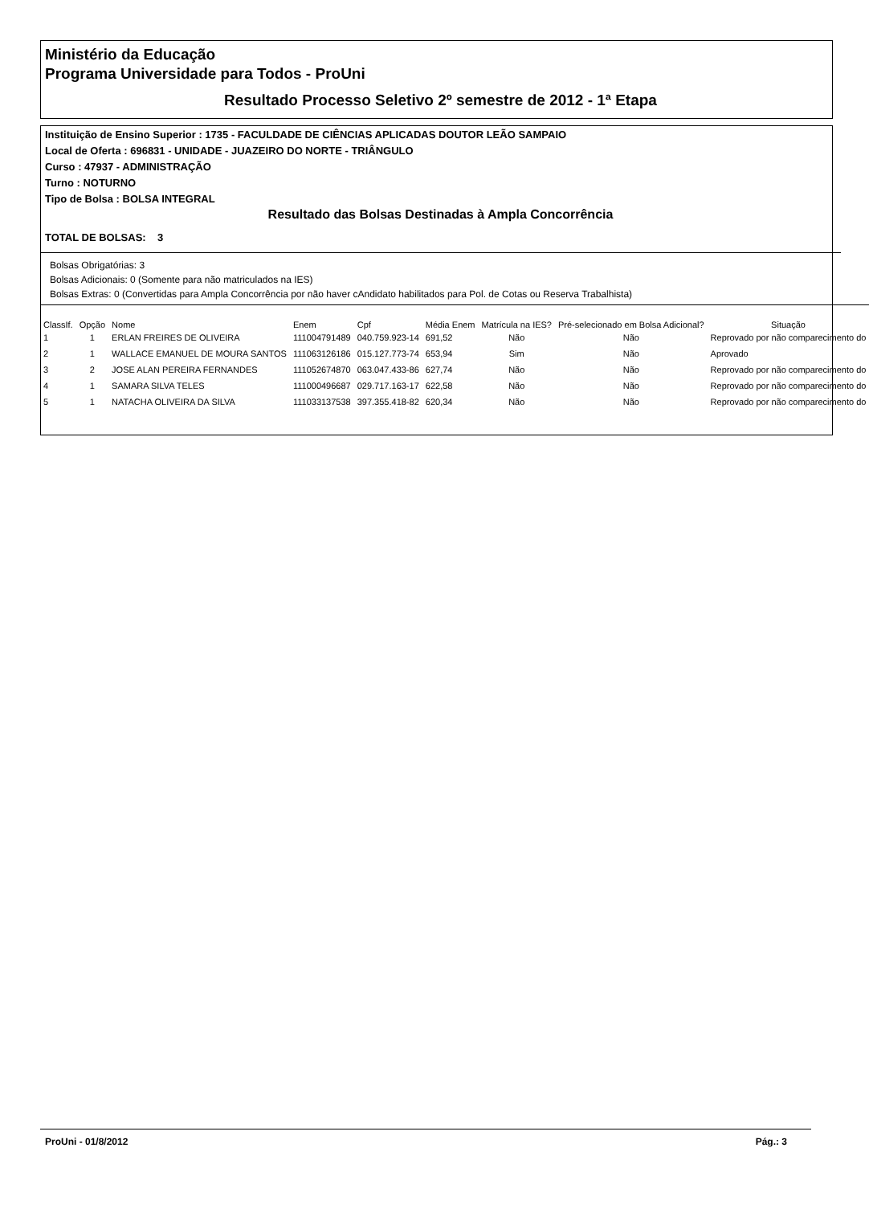Ministério da Educação
Programa Universidade para Todos - ProUni
Resultado Processo Seletivo 2º semestre de 2012 - 1ª Etapa
Instituição de Ensino Superior : 1735 - FACULDADE DE CIÊNCIAS APLICADAS DOUTOR LEÃO SAMPAIO
Local de Oferta : 696831 - UNIDADE - JUAZEIRO DO NORTE - TRIÂNGULO
Curso : 47937 - ADMINISTRAÇÃO
Turno : NOTURNO
Tipo de Bolsa : BOLSA INTEGRAL
Resultado das Bolsas Destinadas à Ampla Concorrência
TOTAL DE BOLSAS: 3
Bolsas Obrigatórias: 3
Bolsas Adicionais: 0 (Somente para não matriculados na IES)
Bolsas Extras: 0 (Convertidas para Ampla Concorrência por não haver cAndidato habilitados para Pol. de Cotas ou Reserva Trabalhista)
| ClassIf. | Opção | Nome | Enem | Cpf | Média Enem | Matrícula na IES? | Pré-selecionado em Bolsa Adicional? | Situação |
| --- | --- | --- | --- | --- | --- | --- | --- | --- |
| 1 | 1 | ERLAN FREIRES DE OLIVEIRA | 111004791489 | 040.759.923-14 | 691,52 | Não | Não | Reprovado por não comparecimento do |
| 2 | 1 | WALLACE EMANUEL DE MOURA SANTOS | 111063126186 | 015.127.773-74 | 653,94 | Sim | Não | Aprovado |
| 3 | 2 | JOSE ALAN PEREIRA FERNANDES | 111052674870 | 063.047.433-86 | 627,74 | Não | Não | Reprovado por não comparecimento do |
| 4 | 1 | SAMARA SILVA TELES | 111000496687 | 029.717.163-17 | 622,58 | Não | Não | Reprovado por não comparecimento do |
| 5 | 1 | NATACHA OLIVEIRA DA SILVA | 111033137538 | 397.355.418-82 | 620,34 | Não | Não | Reprovado por não comparecimento do |
ProUni - 01/8/2012 Pág.: 3